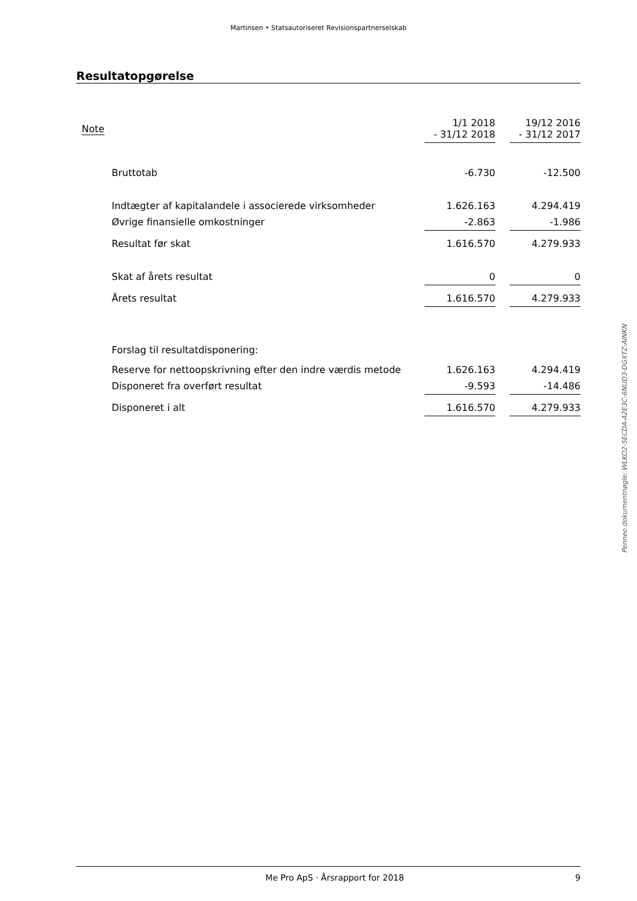Martinsen • Statsautoriseret Revisionspartnerselskab
Resultatopgørelse
| Note | | 1/1 2018 - 31/12 2018 | | 19/12 2016 - 31/12 2017 |
| --- | --- | --- | --- | --- |
| | Bruttotab | -6.730 | | -12.500 |
| | Indtægter af kapitalandele i associerede virksomheder | 1.626.163 | | 4.294.419 |
| | Øvrige finansielle omkostninger | -2.863 | | -1.986 |
| | Resultat før skat | 1.616.570 | | 4.279.933 |
| | Skat af årets resultat | 0 | | 0 |
| | Årets resultat | 1.616.570 | | 4.279.933 |
| | Forslag til resultatdisponering: | | | |
| | Reserve for nettoopskrivning efter den indre værdis metode | 1.626.163 | | 4.294.419 |
| | Disponeret fra overført resultat | -9.593 | | -14.486 |
| | Disponeret i alt | 1.616.570 | | 4.279.933 |
Penneo dokumentnøgle: WLKO2-5ECDA-A2E3C-6NUD3-DGXTZ-AINKN
Me Pro ApS · Årsrapport for 2018 9